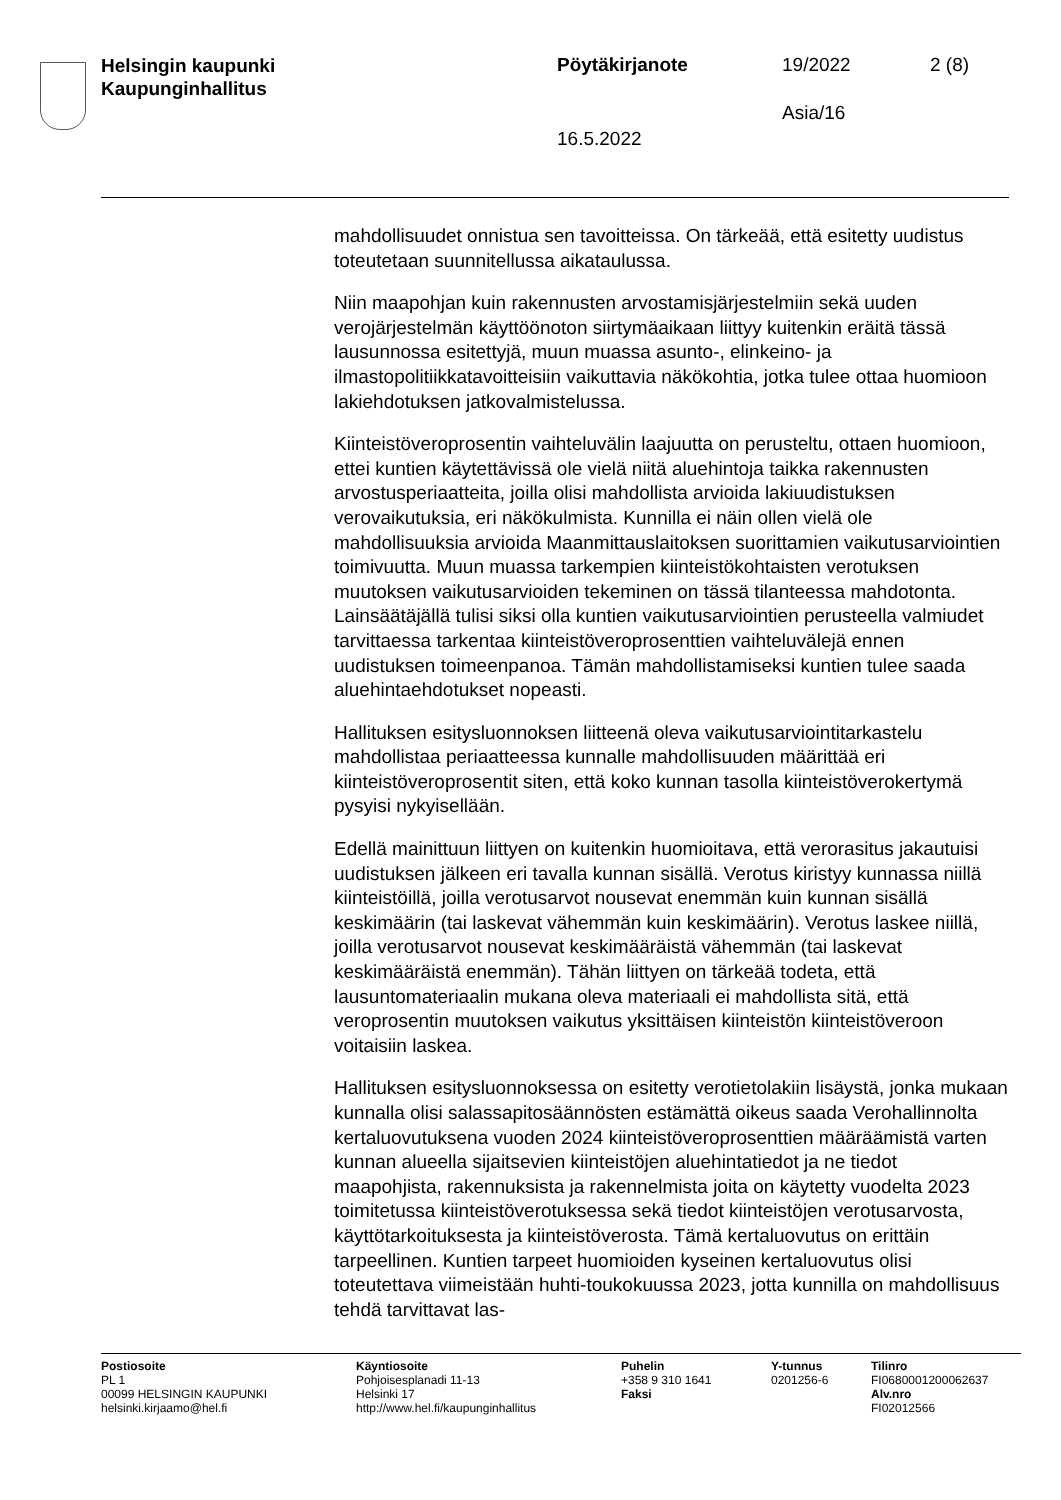Helsingin kaupunki
Kaupunginhallitus
Pöytäkirjanote 19/2022 2 (8)
Asia/16
16.5.2022
mahdollisuudet onnistua sen tavoitteissa. On tärkeää, että esitetty uudistus toteutetaan suunnitellussa aikataulussa.
Niin maapohjan kuin rakennusten arvostamisjärjestelmiin sekä uuden verojärjestelmän käyttöönoton siirtymäaikaan liittyy kuitenkin eräitä tässä lausunnossa esitettyjä, muun muassa asunto-, elinkeino- ja ilmastopolitiikkatavoitteisiin vaikuttavia näkökohtia, jotka tulee ottaa huomioon lakiehdotuksen jatkovalmistelussa.
Kiinteistöveroprosentin vaihteluvälin laajuutta on perusteltu, ottaen huomioon, ettei kuntien käytettävissä ole vielä niitä aluehintoja taikka rakennusten arvostusperiaatteita, joilla olisi mahdollista arvioida lakiuudistuksen verovaikutuksia, eri näkökulmista. Kunnilla ei näin ollen vielä ole mahdollisuuksia arvioida Maanmittauslaitoksen suorittamien vaikutusarviointien toimivuutta. Muun muassa tarkempien kiinteistökohtaisten verotuksen muutoksen vaikutusarvioiden tekeminen on tässä tilanteessa mahdotonta. Lainsäätäjällä tulisi siksi olla kuntien vaikutusarviointien perusteella valmiudet tarvittaessa tarkentaa kiinteistöveroprosenttien vaihteluvälejä ennen uudistuksen toimeenpanoa. Tämän mahdollistamiseksi kuntien tulee saada aluehintaehdotukset nopeasti.
Hallituksen esitysluonnoksen liitteenä oleva vaikutusarviointitarkastelu mahdollistaa periaatteessa kunnalle mahdollisuuden määrittää eri kiinteistöveroprosentit siten, että koko kunnan tasolla kiinteistöverokertymä pysyisi nykyisellään.
Edellä mainittuun liittyen on kuitenkin huomioitava, että verorasitus jakautuisi uudistuksen jälkeen eri tavalla kunnan sisällä. Verotus kiristyy kunnassa niillä kiinteistöillä, joilla verotusarvot nousevat enemmän kuin kunnan sisällä keskimäärin (tai laskevat vähemmän kuin keskimäärin). Verotus laskee niillä, joilla verotusarvot nousevat keskimääräistä vähemmän (tai laskevat keskimääräistä enemmän). Tähän liittyen on tärkeää todeta, että lausuntomateriaalin mukana oleva materiaali ei mahdollista sitä, että veroprosentin muutoksen vaikutus yksittäisen kiinteistön kiinteistöveroon voitaisiin laskea.
Hallituksen esitysluonnoksessa on esitetty verotietolakiin lisäystä, jonka mukaan kunnalla olisi salassapitosäännösten estämättä oikeus saada Verohallinnolta kertaluovutuksena vuoden 2024 kiinteistöveroprosenttien määräämistä varten kunnan alueella sijaitsevien kiinteistöjen aluehintatiedot ja ne tiedot maapohjista, rakennuksista ja rakennelmista joita on käytetty vuodelta 2023 toimitetussa kiinteistöverotuksessa sekä tiedot kiinteistöjen verotusarvosta, käyttötarkoituksesta ja kiinteistöverosta. Tämä kertaluovutus on erittäin tarpeellinen. Kuntien tarpeet huomioiden kyseinen kertaluovutus olisi toteutettava viimeistään huhti-toukokuussa 2023, jotta kunnilla on mahdollisuus tehdä tarvittavat las-
Postiosoite
PL 1
00099 HELSINGIN KAUPUNKI
helsinki.kirjaamo@hel.fi
Käyntiosoite
Pohjoisesplanadi 11-13
Helsinki 17
http://www.hel.fi/kaupunginhallitus
Puhelin
+358 9 310 1641
Faksi
Y-tunnus
0201256-6
Tilinro
FI0680001200062637
Alv.nro
FI02012566